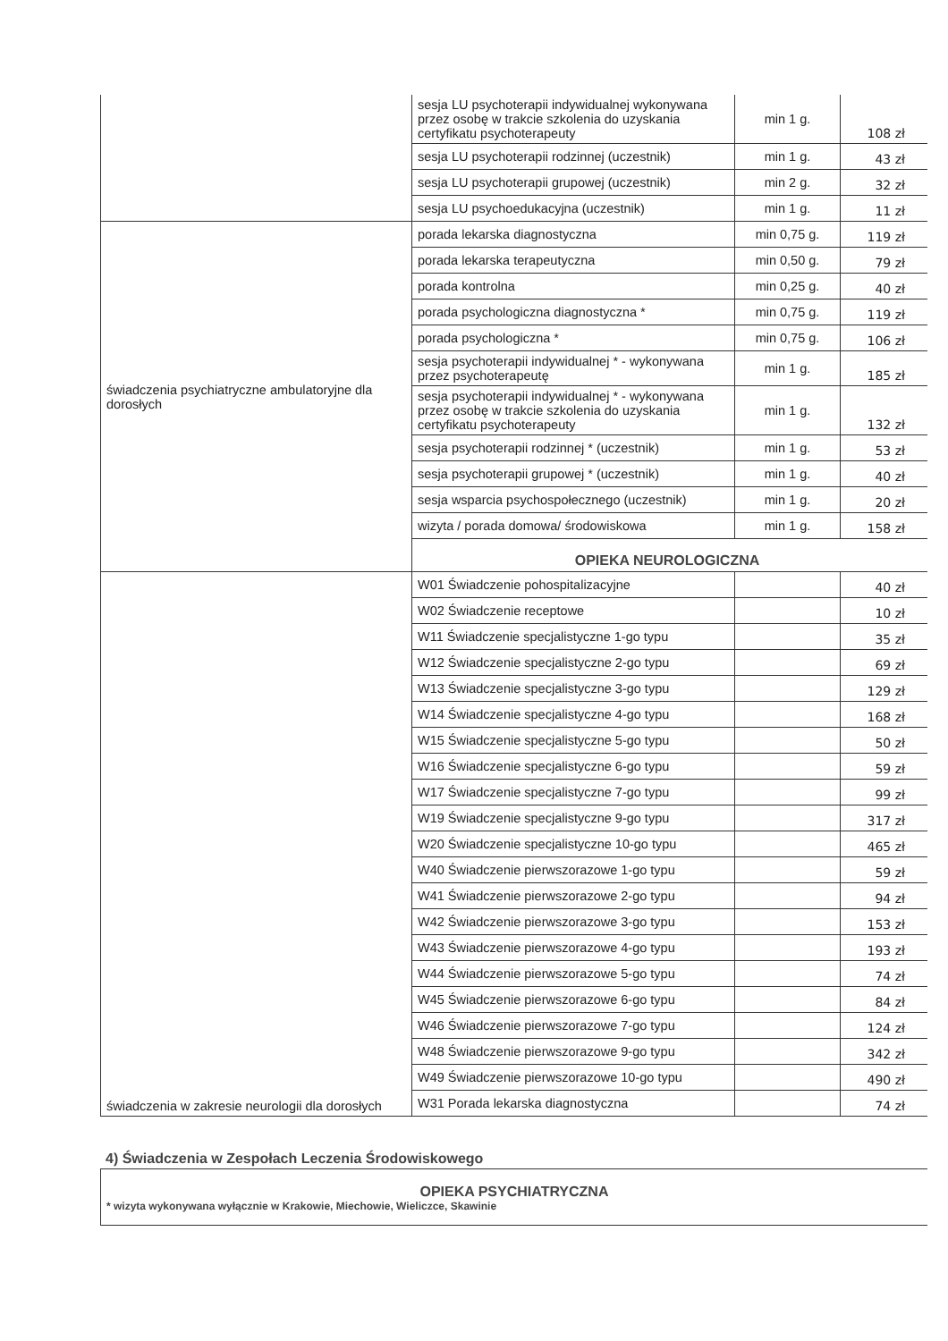| | sesja LU psychoterapii indywidualnej wykonywana przez osobę w trakcie szkolenia do uzyskania certyfikatu psychoterapeuty | min 1 g. | 108 zł |
| | sesja LU psychoterapii rodzinnej (uczestnik) | min 1 g. | 43 zł |
| | sesja LU psychoterapii grupowej (uczestnik) | min 2 g. | 32 zł |
| | sesja LU psychoedukacyjna (uczestnik) | min 1 g. | 11 zł |
| świadczenia psychiatryczne ambulatoryjne dla dorosłych | porada lekarska diagnostyczna | min 0,75 g. | 119 zł |
| | porada lekarska terapeutyczna | min 0,50 g. | 79 zł |
| | porada kontrolna | min 0,25 g. | 40 zł |
| | porada psychologiczna diagnostyczna * | min 0,75 g. | 119 zł |
| | porada psychologiczna * | min 0,75 g. | 106 zł |
| | sesja psychoterapii indywidualnej * - wykonywana przez psychoterapeutę | min 1 g. | 185 zł |
| | sesja psychoterapii indywidualnej * - wykonywana przez osobę w trakcie szkolenia do uzyskania certyfikatu psychoterapeuty | min 1 g. | 132 zł |
| | sesja psychoterapii rodzinnej * (uczestnik) | min 1 g. | 53 zł |
| | sesja psychoterapii grupowej * (uczestnik) | min 1 g. | 40 zł |
| | sesja wsparcia psychospołecznego (uczestnik) | min 1 g. | 20 zł |
| | wizyta / porada domowa/ środowiskowa | min 1 g. | 158 zł |
| | OPIEKA NEUROLOGICZNA | | |
| świadczenia w zakresie neurologii dla dorosłych | W01 Świadczenie pohospitalizacyjne | | 40 zł |
| | W02 Świadczenie receptowe | | 10 zł |
| | W11 Świadczenie specjalistyczne 1-go typu | | 35 zł |
| | W12 Świadczenie specjalistyczne 2-go typu | | 69 zł |
| | W13 Świadczenie specjalistyczne 3-go typu | | 129 zł |
| | W14 Świadczenie specjalistyczne 4-go typu | | 168 zł |
| | W15 Świadczenie specjalistyczne 5-go typu | | 50 zł |
| | W16 Świadczenie specjalistyczne 6-go typu | | 59 zł |
| | W17 Świadczenie specjalistyczne 7-go typu | | 99 zł |
| | W19 Świadczenie specjalistyczne 9-go typu | | 317 zł |
| | W20 Świadczenie specjalistyczne 10-go typu | | 465 zł |
| | W40 Świadczenie pierwszorazowe 1-go typu | | 59 zł |
| | W41 Świadczenie pierwszorazowe 2-go typu | | 94 zł |
| | W42 Świadczenie pierwszorazowe 3-go typu | | 153 zł |
| | W43 Świadczenie pierwszorazowe 4-go typu | | 193 zł |
| | W44 Świadczenie pierwszorazowe 5-go typu | | 74 zł |
| | W45 Świadczenie pierwszorazowe 6-go typu | | 84 zł |
| | W46 Świadczenie pierwszorazowe 7-go typu | | 124 zł |
| | W48 Świadczenie pierwszorazowe 9-go typu | | 342 zł |
| | W49 Świadczenie pierwszorazowe 10-go typu | | 490 zł |
| | W31 Porada lekarska diagnostyczna | | 74 zł |
4) Świadczenia w Zespołach Leczenia Środowiskowego
OPIEKA PSYCHIATRYCZNA
* wizyta wykonywana wyłącznie w Krakowie, Miechowie, Wieliczce, Skawinie